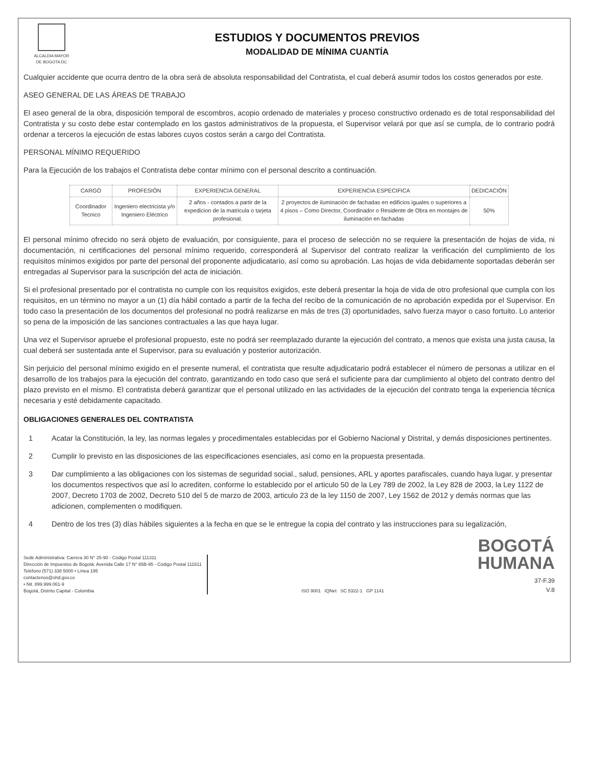ALCALDIA MAYOR
DE BOGOTA DC
ESTUDIOS Y DOCUMENTOS PREVIOS
MODALIDAD DE MÍNIMA CUANTÍA
Cualquier accidente que ocurra dentro de la obra será de absoluta responsabilidad del Contratista, el cual deberá asumir todos los costos generados por este.
ASEO GENERAL DE LAS ÁREAS DE TRABAJO
El aseo general de la obra, disposición temporal de escombros, acopio ordenado de materiales y proceso constructivo ordenado es de total responsabilidad del Contratista y su costo debe estar contemplado en los gastos administrativos de la propuesta, el Supervisor velará por que así se cumpla, de lo contrario podrá ordenar a terceros la ejecución de estas labores cuyos costos serán a cargo del Contratista.
PERSONAL MÍNIMO REQUERIDO
Para la Ejecución de los trabajos el Contratista debe contar mínimo con el personal descrito a continuación.
| CARGO | PROFESIÓN | EXPERIENCIA GENERAL | EXPERIENCIA ESPECIFICA | DEDICACIÓN |
| --- | --- | --- | --- | --- |
| Coordinador Tecnico | Ingeniero electricista y/o Ingeniero Eléctrico | 2 años - contados a partir de la expedicion de la matricula o tarjeta profesional. | 2 proyectos de iluminación de fachadas en edificios iguales o superiores a 4 pisos – Como Director, Coordinador o Residente de Obra en montajes de iluminación en fachadas | 50% |
El personal mínimo ofrecido no será objeto de evaluación, por consiguiente, para el proceso de selección no se requiere la presentación de hojas de vida, ni documentación, ni certificaciones del personal mínimo requerido, corresponderá al Supervisor del contrato realizar la verificación del cumplimiento de los requisitos mínimos exigidos por parte del personal del proponente adjudicatario, así como su aprobación. Las hojas de vida debidamente soportadas deberán ser entregadas al Supervisor para la suscripción del acta de iniciación.
Si el profesional presentado por el contratista no cumple con los requisitos exigidos, este deberá presentar la hoja de vida de otro profesional que cumpla con los requisitos, en un término no mayor a un (1) día hábil contado a partir de la fecha del recibo de la comunicación de no aprobación expedida por el Supervisor. En todo caso la presentación de los documentos del profesional no podrá realizarse en más de tres (3) oportunidades, salvo fuerza mayor o caso fortuito. Lo anterior so pena de la imposición de las sanciones contractuales a las que haya lugar.
Una vez el Supervisor apruebe el profesional propuesto, este no podrá ser reemplazado durante la ejecución del contrato, a menos que exista una justa causa, la cual deberá ser sustentada ante el Supervisor, para su evaluación y posterior autorización.
Sin perjuicio del personal mínimo exigido en el presente numeral, el contratista que resulte adjudicatario podrá establecer el número de personas a utilizar en el desarrollo de los trabajos para la ejecución del contrato, garantizando en todo caso que será el suficiente para dar cumplimiento al objeto del contrato dentro del plazo previsto en el mismo. El contratista deberá garantizar que el personal utilizado en las actividades de la ejecución del contrato tenga la experiencia técnica necesaria y esté debidamente capacitado.
OBLIGACIONES GENERALES DEL CONTRATISTA
1 Acatar la Constitución, la ley, las normas legales y procedimentales establecidas por el Gobierno Nacional y Distrital, y demás disposiciones pertinentes.
2 Cumplir lo previsto en las disposiciones de las especificaciones esenciales, así como en la propuesta presentada.
3 Dar cumplimiento a las obligaciones con los sistemas de seguridad social., salud, pensiones, ARL y aportes parafiscales, cuando haya lugar, y presentar los documentos respectivos que así lo acrediten, conforme lo establecido por el articulo 50 de la Ley 789 de 2002, la Ley 828 de 2003, la Ley 1122 de 2007, Decreto 1703 de 2002, Decreto 510 del 5 de marzo de 2003, articulo 23 de la ley 1150 de 2007, Ley 1562 de 2012 y demás normas que las adicionen, complementen o modifiquen.
4 Dentro de los tres (3) días hábiles siguientes a la fecha en que se le entregue la copia del contrato y las instrucciones para su legalización,
Sede Administrativa: Carrera 30 N° 25-90 - Código Postal 111311
Dirección de Impuestos de Bogotá: Avenida Calle 17 N° 65B-95 - Código Postal 111611
Teléfono (571) 338 5000 • Línea 195
contactenos@shd.gov.co
• Nit. 899.999.061-9
Bogotá, Distrito Capital - Colombia
ISO 9001 IQNet SC 5322-1 GP 1141
BOGOTÁ
HUMANA
37-F.39
V.8